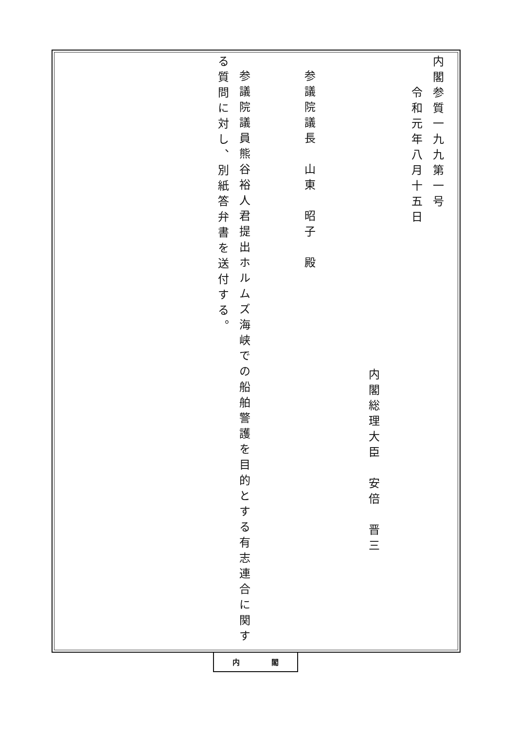内閣参質一九九第一号
令和元年八月十五日
内閣総理大臣　安倍　晋三
参議院議長　山東　昭子　殿
参議院議員熊谷裕人君提出ホルムズ海峡での船舶警護を目的とする有志連合に関す
る質問に対し、別紙答弁書を送付する。
内 閣